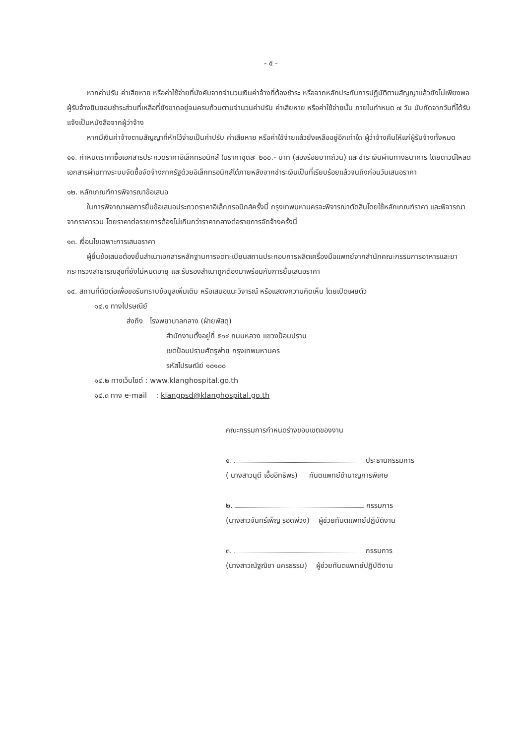- ๕ -
หากค่าปรับ ค่าเสียหาย หรือค่าใช้จ่ายที่บังคับจากจำนวนเงินค่าจ้างที่ต้องชำระ หรือจากหลักประกันการปฏิบัติตามสัญญาแล้วยังไม่เพียงพอ ผู้รับจ้างยินยอมชำระส่วนที่เหลือที่ยังขาดอยู่จนครบถ้วนตามจำนวนค่าปรับ ค่าเสียหาย หรือค่าใช้จ่ายนั้น ภายในกำหนด ๗ วัน นับถัดจากวันที่ได้รับแจ้งเป็นหนังสือจากผู้ว่าจ้าง
หากมีเงินค่าจ้างตามสัญญาที่หักไว้จ่ายเป็นค่าปรับ ค่าเสียหาย หรือค่าใช้จ่ายแล้วยังเหลืออยู่อีกเท่าใด ผู้ว่าจ้างคืนให้แก่ผู้รับจ้างทั้งหมด
๑๑. กำหนดราคาซื้อเอกสารประกวดราคาอิเล็กทรอนิกส์ ในราคาชุดละ ๒๐๐.- บาท (สองร้อยบาทถ้วน) และชำระเงินผ่านทางธนาคาร โดยดาวน์โหลดเอกสารผ่านทางระบบจัดซื้อจัดจ้างภาครัฐด้วยอิเล็กทรอนิกส์ได้ภายหลังจากชำระเงินเป็นที่เรียบร้อยแล้วจนถึงก่อนวันเสนอราคา
๑๒. หลักเกณฑ์การพิจารณาข้อเสนอ
ในการพิจาณาผลการยื่นข้อเสนอประกวดราคาอิเล็กทรอนิกส์ครั้งนี้ กรุงเทพมหานครจะพิจารณาตัดสินโดยใช้หลักเกณฑ์ราคา และพิจารณาจากราคารวม โดยราคาต่อรายการต้องไม่เกินกว่าราคากลางต่อรายการจัดจ้างครั้งนี้
๑๓. เงื่อนไขเฉพาะการเสนอราคา
ผู้ยื่นข้อเสนอต้องยื่นสำเนาเอกสารหลักฐานการจดทะเบียนสถานประกอบการผลิตเครื่องมือแพทย์จากสำนักคณะกรรมการอาหารและยา กระทรวงสาธารณสุขที่ยังไม่หมดอายุ และรับรองสำเนาถูกต้องมาพร้อมกับการยื่นเสนอราคา
๑๔. สถานที่ติดต่อเพื่อขอรับทราบข้อมูลเพิ่มเติม หรือเสนอแนะวิจารณ์ หรือแสดงความคิดเห็น โดยเปิดเผยตัว
๑๔.๑ ทางไปรษณีย์
ส่งถึง โรงพยาบาลกลาง (ฝ่ายพัสดุ)
สำนักงานตั้งอยู่ที่ ๕๑๔ ถนนหลวง แขวงป้อมปราบ
เขตป้อมปราบศัตรูพ่าย กรุงเทพมหานคร
รหัสไปรษณีย์ ๑๐๑๐๐
๑๔.๒ ทางเว็บไซต์ : www.klanghospital.go.th
๑๔.๓ ทาง e-mail : klangpsd@klanghospital.go.th
คณะกรรมการกำหนดร่างขอบเขตของงาน
๑. ประธานกรรมการ
( นางสาวนุดี เอื้ออิทธิพร) ทันตแพทย์ชำนาญการพิเศษ
๒. กรรมการ
(นางสาวจันทร์เพ็ญ รอดพ่วง) ผู้ช่วยทันตแพทย์ปฏิบัติงาน
๓. กรรมการ
(นางสาวณัฐณิชา นครธรรม) ผู้ช่วยทันตแพทย์ปฏิบัติงาน